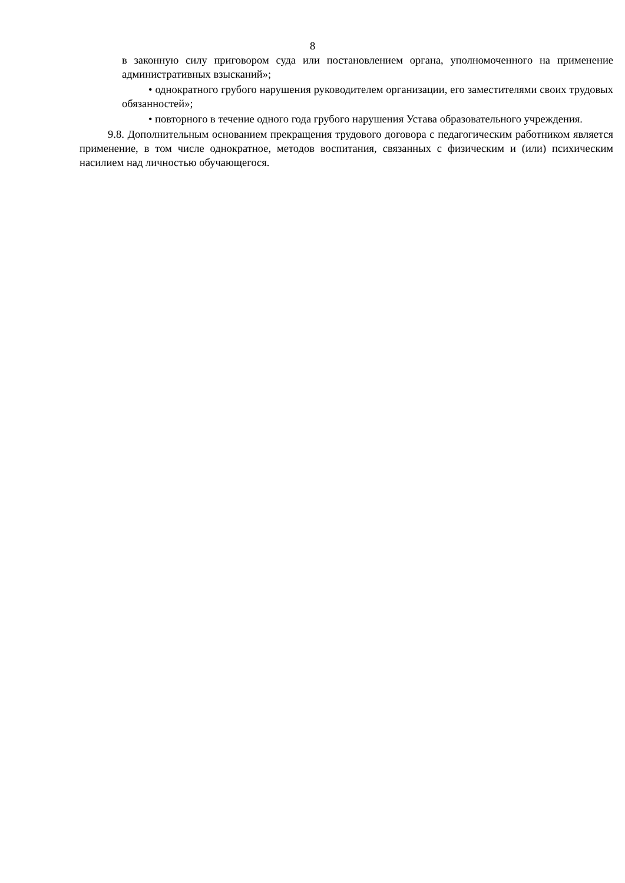8
в законную силу приговором суда или постановлением органа, уполномоченного на применение административных взысканий»;
• однократного грубого нарушения руководителем организации, его заместителями своих трудовых обязанностей»;
• повторного в течение одного года грубого нарушения Устава образовательного учреждения.
9.8. Дополнительным основанием прекращения трудового договора с педагогическим работником является применение, в том числе однократное, методов воспитания, связанных с физическим и (или) психическим насилием над личностью обучающегося.